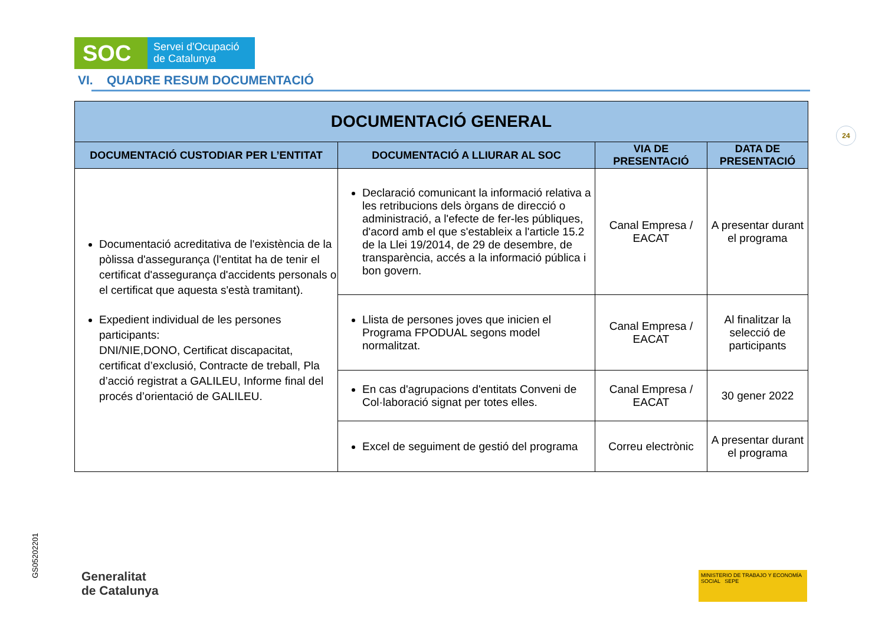SOC
Servei d'Ocupació
de Catalunya
VI. QUADRE RESUM DOCUMENTACIÓ
24
| DOCUMENTACIÓ GENERAL | | | |
| --- | --- | --- | --- |
| DOCUMENTACIÓ CUSTODIAR PER L’ENTITAT | DOCUMENTACIÓ A LLIURAR AL SOC | VIA DE PRESENTACIÓ | DATA DE PRESENTACIÓ |
| Documentació acreditativa de l'existència de la pòlissa d'assegurança (l'entitat ha de tenir el certificat d'assegurança d'accidents personals o el certificat que aquesta s'està tramitant). Expedient individual de les persones participants: DNI/NIE,DONO, Certificat discapacitat, certificat d’exclusió, Contracte de treball, Pla d’acció registrat a GALILEU, Informe final del procés d’orientació de GALILEU. | Declaració comunicant la informació relativa a les retribucions dels òrgans de direcció o administració, a l'efecte de fer-les públiques, d'acord amb el que s'estableix a l'article 15.2 de la Llei 19/2014, de 29 de desembre, de transparència, accés a la informació pública i bon govern. | Canal Empresa / EACAT | A presentar durant el programa |
| | Llista de persones joves que inicien el Programa FPODUAL segons model normalitzat. | Canal Empresa / EACAT | Al finalitzar la selecció de participants |
| | En cas d'agrupacions d'entitats Conveni de Col·laboració signat per totes elles. | Canal Empresa / EACAT | 30 gener 2022 |
| | Excel de seguiment de gestió del programa | Correu electrònic | A presentar durant el programa |
GS05202201
Generalitat
de Catalunya
MINISTERIO DE TRABAJO Y ECONOMÍA SOCIAL SEPE